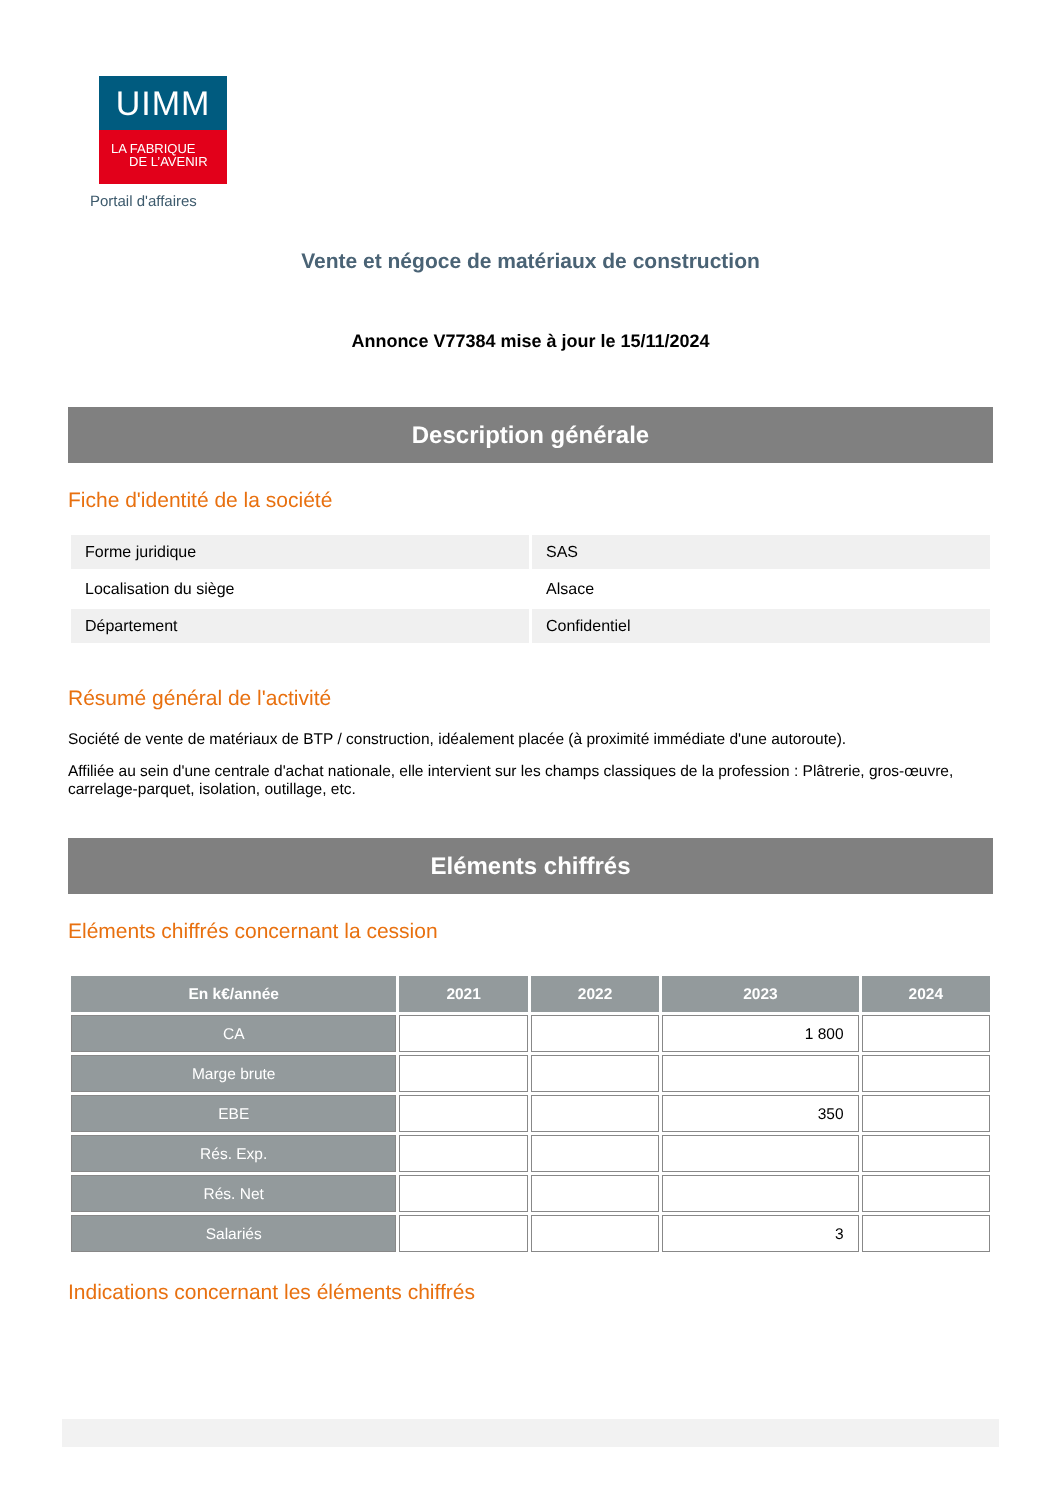UIMM
LA FABRIQUE
DE L’AVENIR
Portail d'affaires
Vente et négoce de matériaux de construction
Annonce V77384 mise à jour le 15/11/2024
Description générale
Fiche d'identité de la société
| Forme juridique | SAS |
| Localisation du siège | Alsace |
| Département | Confidentiel |
Résumé général de l'activité
Société de vente de matériaux de BTP / construction, idéalement placée (à proximité immédiate d'une autoroute).
Affiliée au sein d'une centrale d'achat nationale, elle intervient sur les champs classiques de la profession : Plâtrerie, gros-œuvre, carrelage-parquet, isolation, outillage, etc.
Eléments chiffrés
Eléments chiffrés concernant la cession
| En k€/année | 2021 | 2022 | 2023 | 2024 |
| --- | --- | --- | --- | --- |
| CA | | | 1 800 | |
| Marge brute | | | | |
| EBE | | | 350 | |
| Rés. Exp. | | | | |
| Rés. Net | | | | |
| Salariés | | | 3 | |
Indications concernant les éléments chiffrés